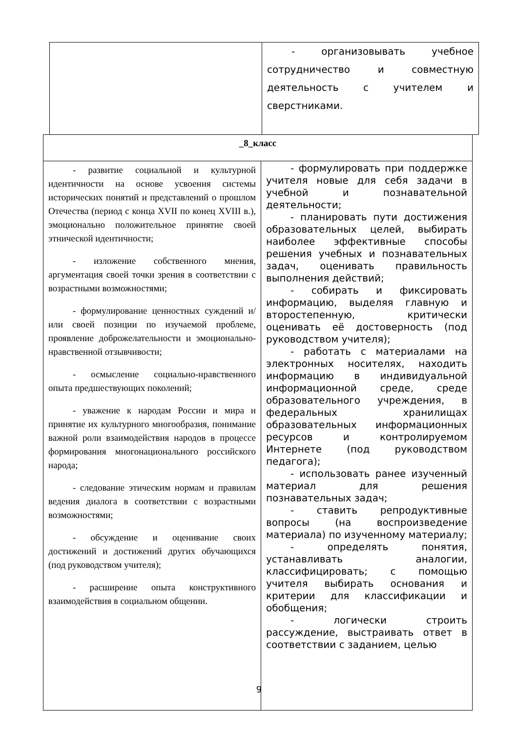| | - организовывать учебное сотрудничество и совместную деятельность с учителем и сверстниками. |
| _8_класс | |
| - развитие социальной и культурной идентичности на основе усвоения системы исторических понятий и представлений о прошлом Отечества (период с конца XVII по конец XVIII в.), эмоционально положительное принятие своей этнической идентичности; - изложение собственного мнения, аргументация своей точки зрения в соответствии с возрастными возможностями; - формулирование ценностных суждений и/или своей позиции по изучаемой проблеме, проявление доброжелательности и эмоционально-нравственной отзывчивости; - осмысление социально-нравственного опыта предшествующих поколений; - уважение к народам России и мира и принятие их культурного многообразия, понимание важной роли взаимодействия народов в процессе формирования многонационального российского народа; - следование этическим нормам и правилам ведения диалога в соответствии с возрастными возможностями; - обсуждение и оценивание своих достижений и достижений других обучающихся (под руководством учителя); - расширение опыта конструктивного взаимодействия в социальном общении. | - формулировать при поддержке учителя новые для себя задачи в учебной и познавательной деятельности; - планировать пути достижения образовательных целей, выбирать наиболее эффективные способы решения учебных и познавательных задач, оценивать правильность выполнения действий; - собирать и фиксировать информацию, выделяя главную и второстепенную, критически оценивать её достоверность (под руководством учителя); - работать с материалами на электронных носителях, находить информацию в индивидуальной информационной среде, среде образовательного учреждения, в федеральных хранилищах образовательных информационных ресурсов и контролируемом Интернете (под руководством педагога); - использовать ранее изученный материал для решения познавательных задач; - ставить репродуктивные вопросы (на воспроизведение материала) по изученному материалу; - определять понятия, устанавливать аналогии, классифицировать; с помощью учителя выбирать основания и критерии для классификации и обобщения; - логически строить рассуждение, выстраивать ответ в соответствии с заданием, целью |
9